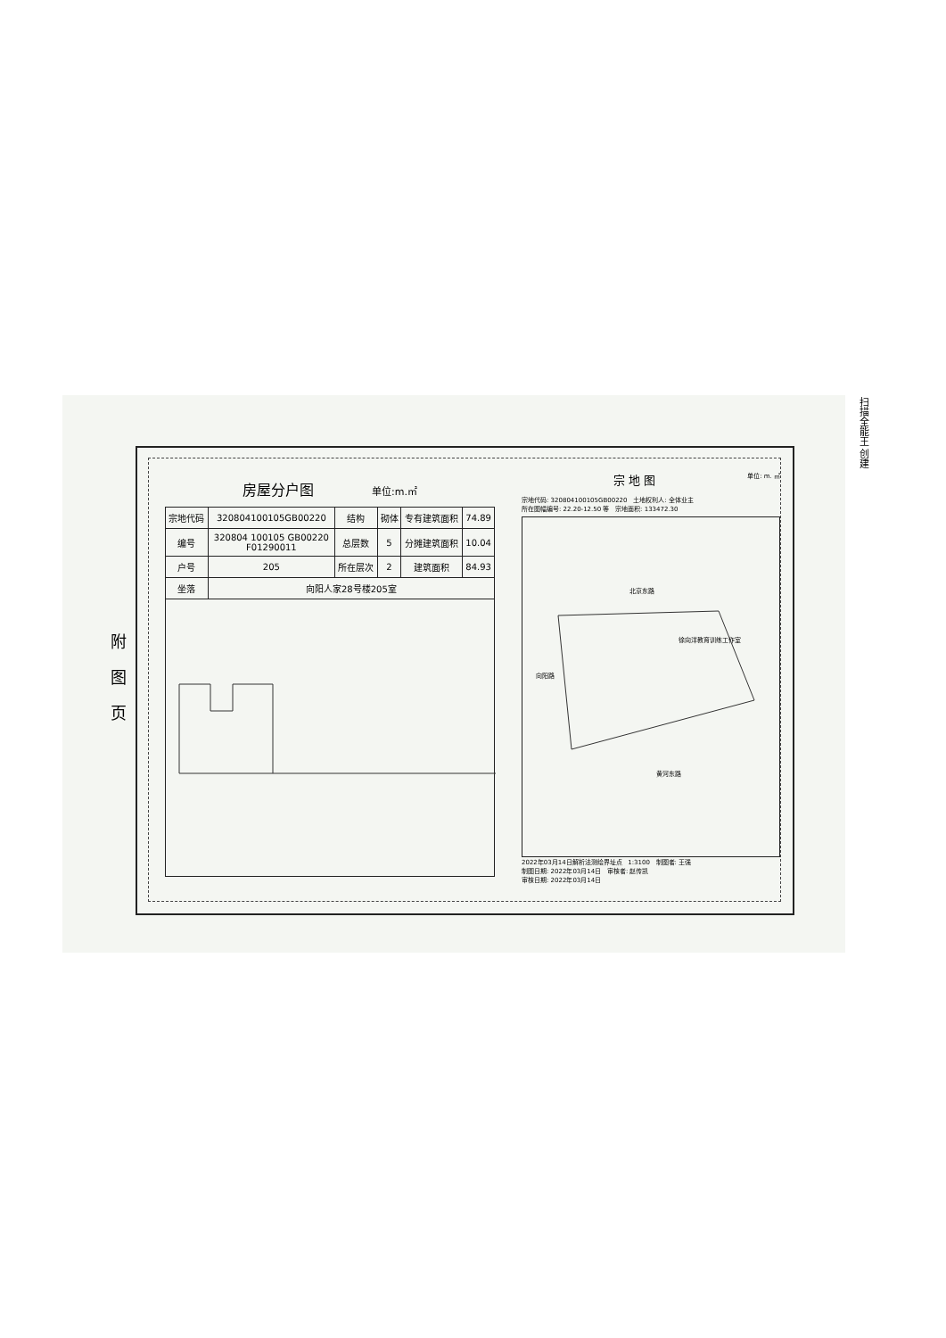附
图
页
房屋分户图 单位:m.㎡
| 宗地代码 | 320804100105GB00220 | 结构 | 砌体 | 专有建筑面积 | 74.89 |
| 编号 | 320804 100105 GB00220 F01290011 | 总层数 | 5 | 分摊建筑面积 | 10.04 |
| 户号 | 205 | 所在层次 | 2 | 建筑面积 | 84.93 |
| 坐落 | 向阳人家28号楼205室 | | | | |
宗 地 图 单位: m. ㎡
宗地代码: 320804100105GB00220 土地权利人: 全体业主
所在图幅编号: 22.20-12.50 等 宗地面积: 133472.30
北京东路
黄河东路
向阳路
徐向洋教育训练工作室
2022年03月14日解析法测绘界址点 1:3100 制图者: 王强
制图日期: 2022年03月14日 审核者: 赵传凯
审核日期: 2022年03月14日
扫描全能王 创建